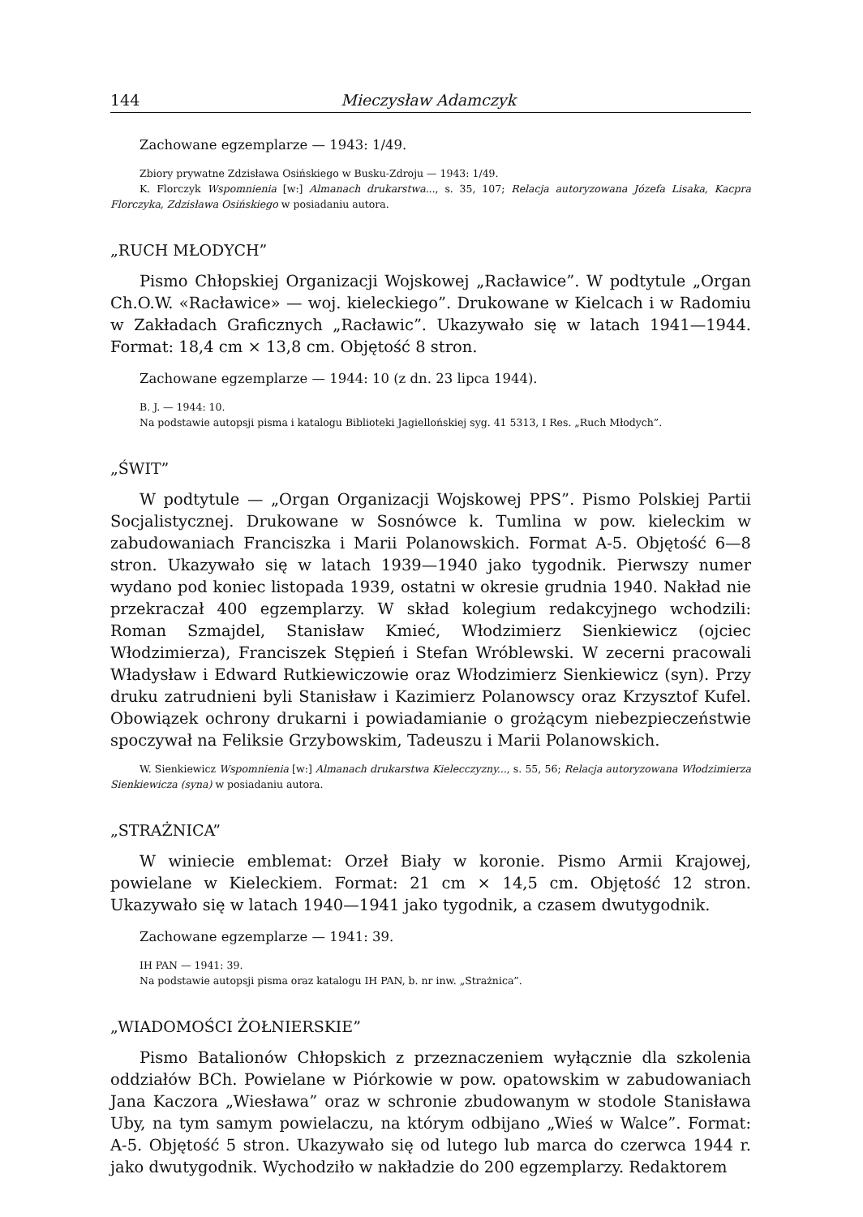144 Mieczysław Adamczyk
Zachowane egzemplarze — 1943: 1/49.
Zbiory prywatne Zdzisława Osińskiego w Busku-Zdroju — 1943: 1/49.
K. Florczyk Wspomnienia [w:] Almanach drukarstwa..., s. 35, 107; Relacja autoryzowana Józefa Lisaka, Kacpra Florczyka, Zdzisława Osińskiego w posiadaniu autora.
„RUCH MŁODYCH”
Pismo Chłopskiej Organizacji Wojskowej „Racławice”. W podtytule „Organ Ch.O.W. «Racławice» — woj. kieleckiego”. Drukowane w Kielcach i w Radomiu w Zakładach Graficznych „Racławic”. Ukazywało się w latach 1941—1944. Format: 18,4 cm × 13,8 cm. Objętość 8 stron.
Zachowane egzemplarze — 1944: 10 (z dn. 23 lipca 1944).
B. J. — 1944: 10.
Na podstawie autopsji pisma i katalogu Biblioteki Jagiellońskiej syg. 41 5313, I Res. „Ruch Młodych”.
„ŚWIT”
W podtytule — „Organ Organizacji Wojskowej PPS”. Pismo Polskiej Partii Socjalistycznej. Drukowane w Sosnówce k. Tumlina w pow. kieleckim w zabudowaniach Franciszka i Marii Polanowskich. Format A-5. Objętość 6—8 stron. Ukazywało się w latach 1939—1940 jako tygodnik. Pierwszy numer wydano pod koniec listopada 1939, ostatni w okresie grudnia 1940. Nakład nie przekraczał 400 egzemplarzy. W skład kolegium redakcyjnego wchodzili: Roman Szmajdel, Stanisław Kmieć, Włodzimierz Sienkiewicz (ojciec Włodzimierza), Franciszek Stępień i Stefan Wróblewski. W zecerni pracowali Władysław i Edward Rutkiewiczowie oraz Włodzimierz Sienkiewicz (syn). Przy druku zatrudnieni byli Stanisław i Kazimierz Polanowscy oraz Krzysztof Kufel. Obowiązek ochrony drukarni i powiadamianie o grożącym niebezpieczeństwie spoczywał na Feliksie Grzybowskim, Tadeuszu i Marii Polanowskich.
W. Sienkiewicz Wspomnienia [w:] Almanach drukarstwa Kielecczyzny..., s. 55, 56; Relacja autoryzowana Włodzimierza Sienkiewicza (syna) w posiadaniu autora.
„STRAŻNICA”
W winiecie emblemat: Orzeł Biały w koronie. Pismo Armii Krajowej, powielane w Kieleckiem. Format: 21 cm × 14,5 cm. Objętość 12 stron. Ukazywało się w latach 1940—1941 jako tygodnik, a czasem dwutygodnik.
Zachowane egzemplarze — 1941: 39.
IH PAN — 1941: 39.
Na podstawie autopsji pisma oraz katalogu IH PAN, b. nr inw. „Strażnica”.
„WIADOMOŚCI ŻOŁNIERSKIE”
Pismo Batalionów Chłopskich z przeznaczeniem wyłącznie dla szkolenia oddziałów BCh. Powielane w Piórkowie w pow. opatowskim w zabudowaniach Jana Kaczora „Wiesława” oraz w schronie zbudowanym w stodole Stanisława Uby, na tym samym powielaczu, na którym odbijano „Wieś w Walce”. Format: A-5. Objętość 5 stron. Ukazywało się od lutego lub marca do czerwca 1944 r. jako dwutygodnik. Wychodziło w nakładzie do 200 egzemplarzy. Redaktorem